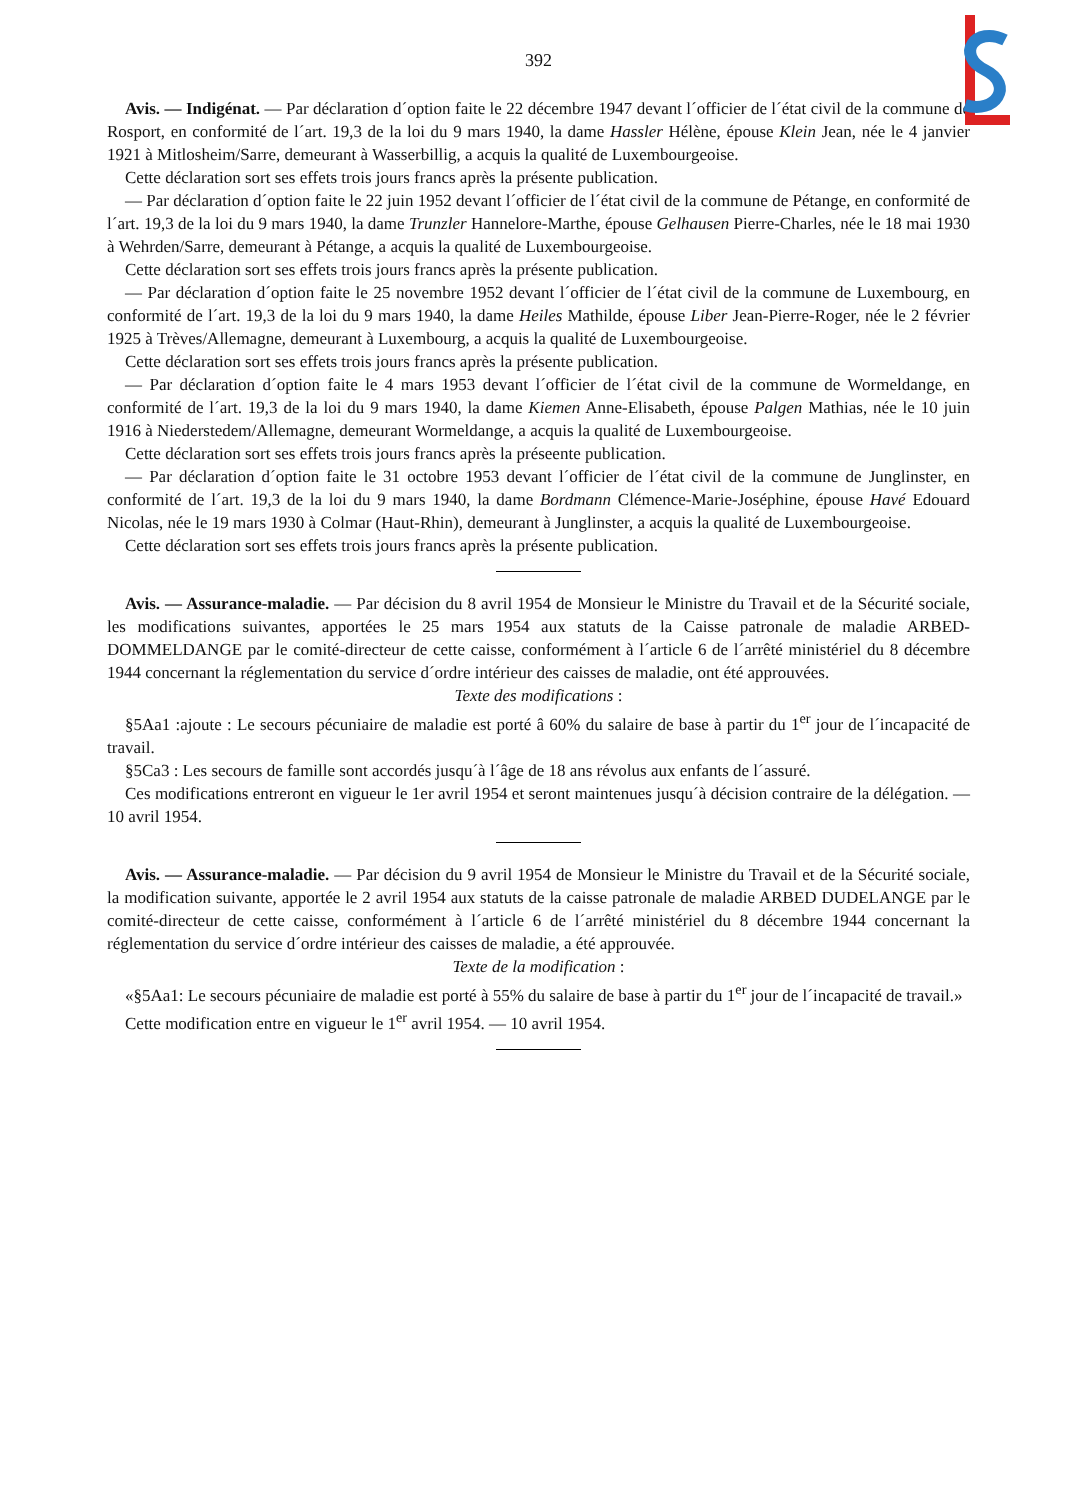392
Avis. — Indigénat. — Par déclaration d´option faite le 22 décembre 1947 devant l´officier de l´état civil de la commune de Rosport, en conformité de l´art. 19,3 de la loi du 9 mars 1940, la dame Hassler Hélène, épouse Klein Jean, née le 4 janvier 1921 à Mitlosheim/Sarre, demeurant à Wasserbillig, a acquis la qualité de Luxembourgeoise.
Cette déclaration sort ses effets trois jours francs après la présente publication.
— Par déclaration d´option faite le 22 juin 1952 devant l´officier de l´état civil de la commune de Pétange, en conformité de l´art. 19,3 de la loi du 9 mars 1940, la dame Trunzler Hannelore-Marthe, épouse Gelhausen Pierre-Charles, née le 18 mai 1930 à Wehrden/Sarre, demeurant à Pétange, a acquis la qualité de Luxembourgeoise.
Cette déclaration sort ses effets trois jours francs après la présente publication.
— Par déclaration d´option faite le 25 novembre 1952 devant l´officier de l´état civil de la commune de Luxembourg, en conformité de l´art. 19,3 de la loi du 9 mars 1940, la dame Heiles Mathilde, épouse Liber Jean-Pierre-Roger, née le 2 février 1925 à Trèves/Allemagne, demeurant à Luxembourg, a acquis la qualité de Luxembourgeoise.
Cette déclaration sort ses effets trois jours francs après la présente publication.
— Par déclaration d´option faite le 4 mars 1953 devant l´officier de l´état civil de la commune de Wormeldange, en conformité de l´art. 19,3 de la loi du 9 mars 1940, la dame Kiemen Anne-Elisabeth, épouse Palgen Mathias, née le 10 juin 1916 à Niederstedem/Allemagne, demeurant Wormeldange, a acquis la qualité de Luxembourgeoise.
Cette déclaration sort ses effets trois jours francs après la préseente publication.
— Par déclaration d´option faite le 31 octobre 1953 devant l´officier de l´état civil de la commune de Junglinster, en conformité de l´art. 19,3 de la loi du 9 mars 1940, la dame Bordmann Clémence-Marie-Joséphine, épouse Havé Edouard Nicolas, née le 19 mars 1930 à Colmar (Haut-Rhin), demeurant à Junglinster, a acquis la qualité de Luxembourgeoise.
Cette déclaration sort ses effets trois jours francs après la présente publication.
Avis. — Assurance-maladie. — Par décision du 8 avril 1954 de Monsieur le Ministre du Travail et de la Sécurité sociale, les modifications suivantes, apportées le 25 mars 1954 aux statuts de la Caisse patronale de maladie ARBED-DOMMELDANGE par le comité-directeur de cette caisse, conformément à l´article 6 de l´arrêté ministériel du 8 décembre 1944 concernant la réglementation du service d´ordre intérieur des caisses de maladie, ont été approuvées.
Texte des modifications :
§5Aa1 :ajoute : Le secours pécuniaire de maladie est porté â 60% du salaire de base à partir du 1<sup>er</sup> jour de l´incapacité de travail.
§5Ca3 : Les secours de famille sont accordés jusqu´à l´âge de 18 ans révolus aux enfants de l´assuré.
Ces modifications entreront en vigueur le 1er avril 1954 et seront maintenues jusqu´à décision contraire de la délégation. — 10 avril 1954.
Avis. — Assurance-maladie. — Par décision du 9 avril 1954 de Monsieur le Ministre du Travail et de la Sécurité sociale, la modification suivante, apportée le 2 avril 1954 aux statuts de la caisse patronale de maladie ARBED DUDELANGE par le comité-directeur de cette caisse, conformément à l´article 6 de l´arrêté ministériel du 8 décembre 1944 concernant la réglementation du service d´ordre intérieur des caisses de maladie, a été approuvée.
Texte de la modification :
«§5Aa1: Le secours pécuniaire de maladie est porté à 55% du salaire de base à partir du 1<sup>er</sup> jour de l´incapacité de travail.»
Cette modification entre en vigueur le 1<sup>er</sup> avril 1954. — 10 avril 1954.